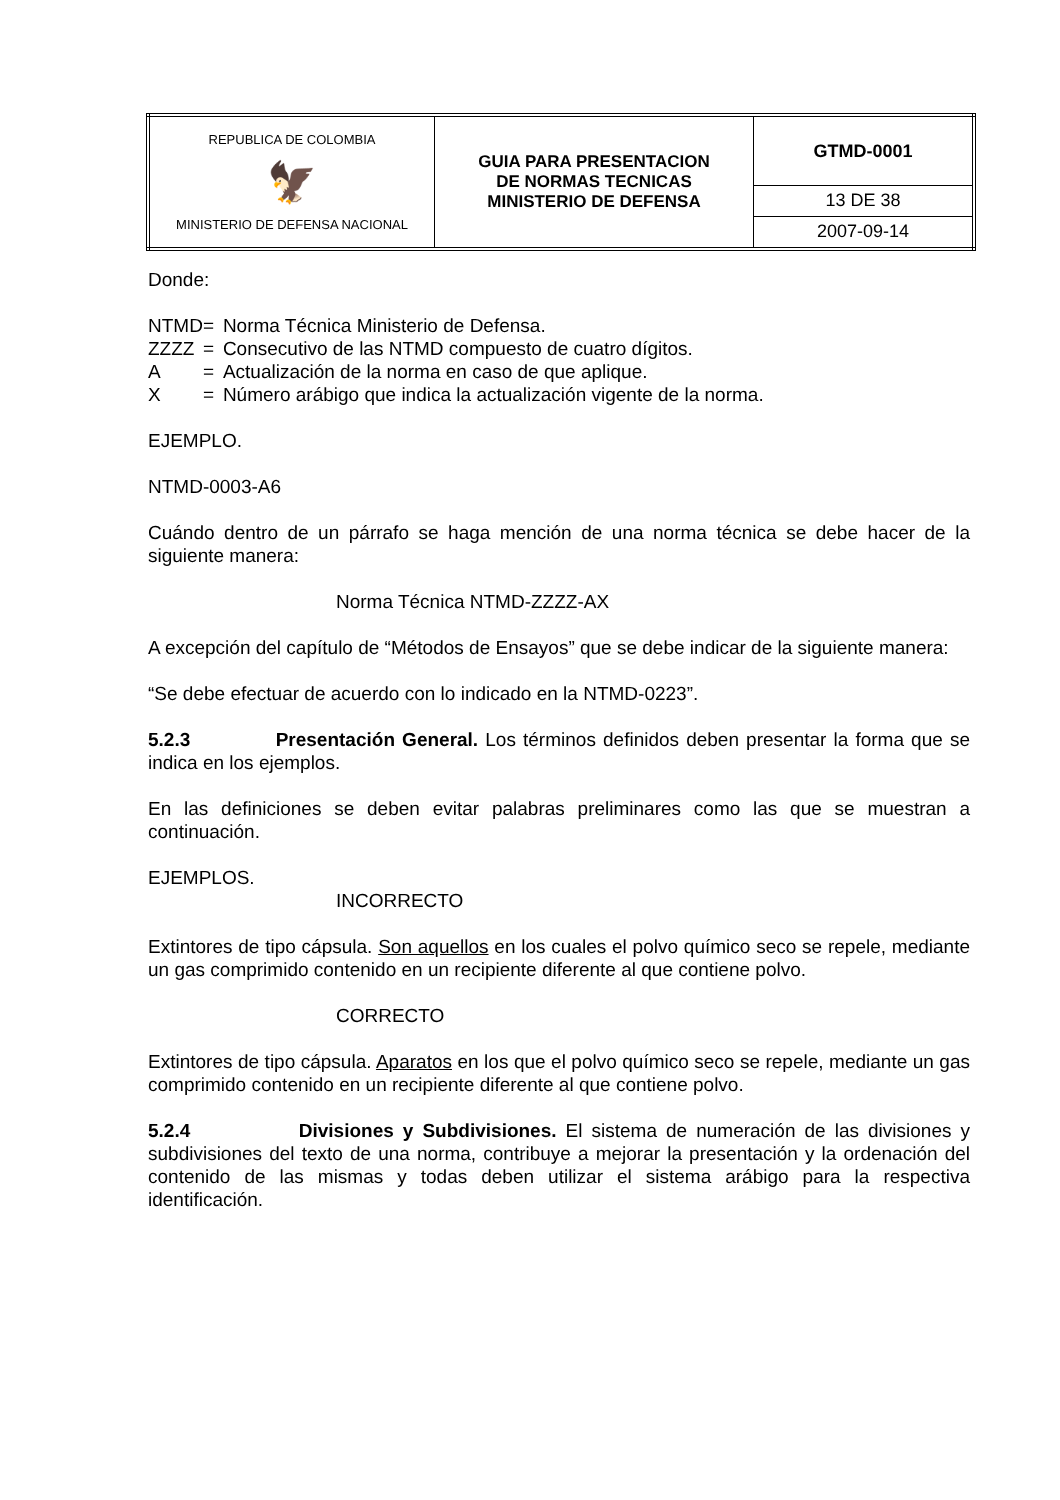| REPUBLICA DE COLOMBIA 🦅 MINISTERIO DE DEFENSA NACIONAL | GUIA PARA PRESENTACION DE NORMAS TECNICAS MINISTERIO DE DEFENSA | GTMD-0001 |
| | | 13 DE 38 |
| | | 2007-09-14 |
Donde:
| NTMD | = | Norma Técnica Ministerio de Defensa. |
| ZZZZ | = | Consecutivo de las NTMD compuesto de cuatro dígitos. |
| A | = | Actualización de la norma en caso de que aplique. |
| X | = | Número arábigo que indica la actualización vigente de la norma. |
EJEMPLO.
NTMD-0003-A6
Cuándo dentro de un párrafo se haga mención de una norma técnica se debe hacer de la siguiente manera:
Norma Técnica NTMD-ZZZZ-AX
A excepción del capítulo de “Métodos de Ensayos” que se debe indicar de la siguiente manera:
“Se debe efectuar de acuerdo con lo indicado en la NTMD-0223”.
5.2.3 Presentación General. Los términos definidos deben presentar la forma que se indica en los ejemplos.
En las definiciones se deben evitar palabras preliminares como las que se muestran a continuación.
EJEMPLOS.
INCORRECTO
Extintores de tipo cápsula. Son aquellos en los cuales el polvo químico seco se repele, mediante un gas comprimido contenido en un recipiente diferente al que contiene polvo.
CORRECTO
Extintores de tipo cápsula. Aparatos en los que el polvo químico seco se repele, mediante un gas comprimido contenido en un recipiente diferente al que contiene polvo.
5.2.4 Divisiones y Subdivisiones. El sistema de numeración de las divisiones y subdivisiones del texto de una norma, contribuye a mejorar la presentación y la ordenación del contenido de las mismas y todas deben utilizar el sistema arábigo para la respectiva identificación.